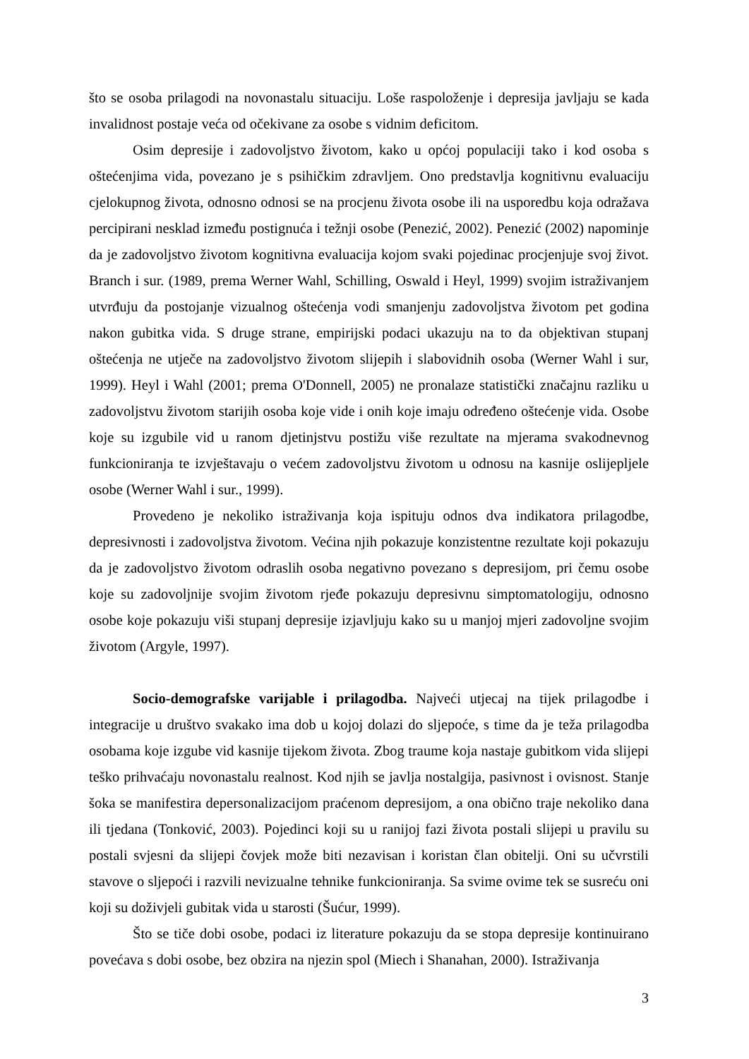što se osoba prilagodi na novonastalu situaciju. Loše raspoloženje i depresija javljaju se kada invalidnost postaje veća od očekivane za osobe s vidnim deficitom.
Osim depresije i zadovoljstvo životom, kako u općoj populaciji tako i kod osoba s oštećenjima vida, povezano je s psihičkim zdravljem. Ono predstavlja kognitivnu evaluaciju cjelokupnog života, odnosno odnosi se na procjenu života osobe ili na usporedbu koja odražava percipirani nesklad između postignuća i težnji osobe (Penezić, 2002). Penezić (2002) napominje da je zadovoljstvo životom kognitivna evaluacija kojom svaki pojedinac procjenjuje svoj život. Branch i sur. (1989, prema Werner Wahl, Schilling, Oswald i Heyl, 1999) svojim istraživanjem utvrđuju da postojanje vizualnog oštećenja vodi smanjenju zadovoljstva životom pet godina nakon gubitka vida. S druge strane, empirijski podaci ukazuju na to da objektivan stupanj oštećenja ne utječe na zadovoljstvo životom slijepih i slabovidnih osoba (Werner Wahl i sur, 1999). Heyl i Wahl (2001; prema O'Donnell, 2005) ne pronalaze statistički značajnu razliku u zadovoljstvu životom starijih osoba koje vide i onih koje imaju određeno oštećenje vida. Osobe koje su izgubile vid u ranom djetinjstvu postižu više rezultate na mjerama svakodnevnog funkcioniranja te izvještavaju o većem zadovoljstvu životom u odnosu na kasnije oslijepljele osobe (Werner Wahl i sur., 1999).
Provedeno je nekoliko istraživanja koja ispituju odnos dva indikatora prilagodbe, depresivnosti i zadovoljstva životom. Većina njih pokazuje konzistentne rezultate koji pokazuju da je zadovoljstvo životom odraslih osoba negativno povezano s depresijom, pri čemu osobe koje su zadovoljnije svojim životom rjeđe pokazuju depresivnu simptomatologiju, odnosno osobe koje pokazuju viši stupanj depresije izjavljuju kako su u manjoj mjeri zadovoljne svojim životom (Argyle, 1997).
Socio-demografske varijable i prilagodba. Najveći utjecaj na tijek prilagodbe i integracije u društvo svakako ima dob u kojoj dolazi do sljepoće, s time da je teža prilagodba osobama koje izgube vid kasnije tijekom života. Zbog traume koja nastaje gubitkom vida slijepi teško prihvaćaju novonastalu realnost. Kod njih se javlja nostalgija, pasivnost i ovisnost. Stanje šoka se manifestira depersonalizacijom praćenom depresijom, a ona obično traje nekoliko dana ili tjedana (Tonković, 2003). Pojedinci koji su u ranijoj fazi života postali slijepi u pravilu su postali svjesni da slijepi čovjek može biti nezavisan i koristan član obitelji. Oni su učvrstili stavove o sljepoći i razvili nevizualne tehnike funkcioniranja. Sa svime ovime tek se susreću oni koji su doživjeli gubitak vida u starosti (Šućur, 1999).
Što se tiče dobi osobe, podaci iz literature pokazuju da se stopa depresije kontinuirano povećava s dobi osobe, bez obzira na njezin spol (Miech i Shanahan, 2000). Istraživanja
3